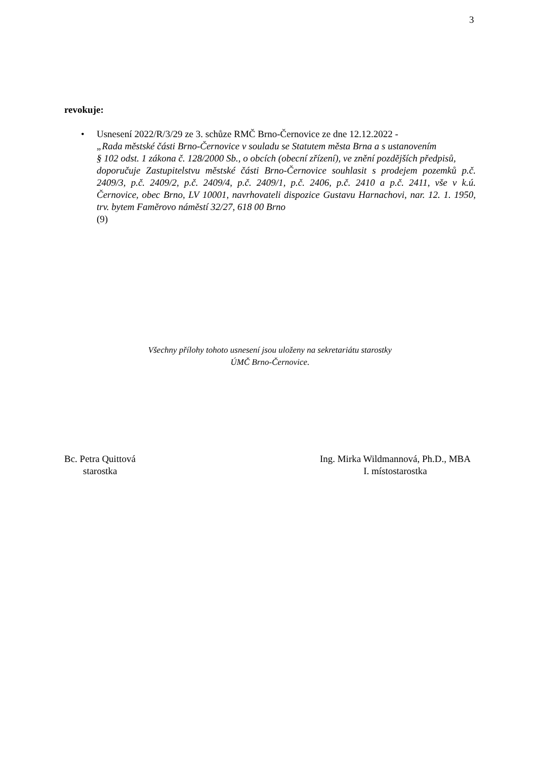3
revokuje:
• Usnesení 2022/R/3/29 ze 3. schůze RMČ Brno-Černovice ze dne 12.12.2022 -
„Rada městské části Brno-Černovice v souladu se Statutem města Brna a s ustanovením
§ 102 odst. 1 zákona č. 128/2000 Sb., o obcích (obecní zřízení), ve znění pozdějších předpisů,
doporučuje Zastupitelstvu městské části Brno-Černovice souhlasit s prodejem pozemků p.č. 2409/3, p.č. 2409/2, p.č. 2409/4, p.č. 2409/1, p.č. 2406, p.č. 2410 a p.č. 2411, vše v k.ú. Černovice, obec Brno, LV 10001, navrhovateli dispozice Gustavu Harnachovi, nar. 12. 1. 1950, trv. bytem Faměrovo náměstí 32/27, 618 00 Brno
(9)
Všechny přílohy tohoto usnesení jsou uloženy na sekretariátu starostky
ÚMČ Brno-Černovice.
Bc. Petra Quittová
starostka
Ing. Mirka Wildmannová, Ph.D., MBA
I. místostarostka